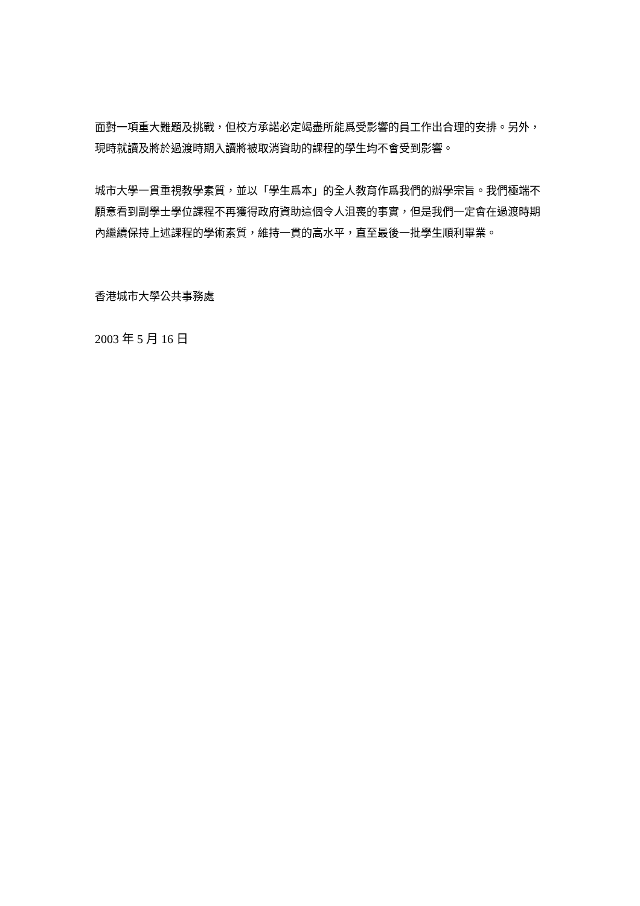面對一項重大難題及挑戰，但校方承諾必定竭盡所能爲受影響的員工作出合理的安排。另外，現時就讀及將於過渡時期入讀將被取消資助的課程的學生均不會受到影響。
城市大學一貫重視教學素質，並以「學生爲本」的全人教育作爲我們的辦學宗旨。我們極端不願意看到副學士學位課程不再獲得政府資助這個令人沮喪的事實，但是我們一定會在過渡時期內繼續保持上述課程的學術素質，維持一貫的高水平，直至最後一批學生順利畢業。
香港城市大學公共事務處
2003 年 5 月 16 日